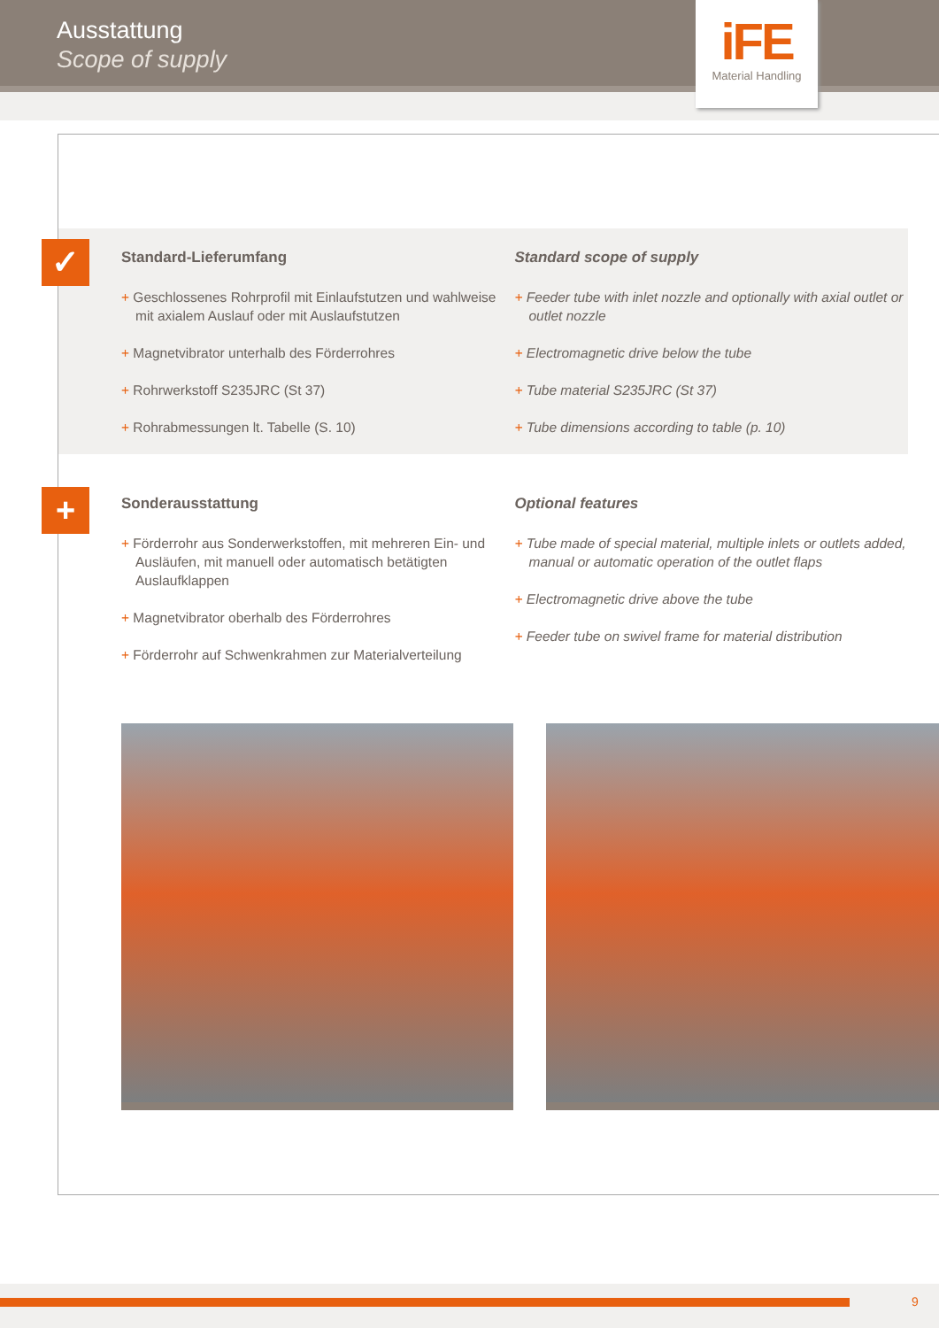Ausstattung
Scope of supply
iFE
Material Handling
✓
Standard-Lieferumfang
+ Geschlossenes Rohrprofil mit Einlaufstutzen und wahlweise mit axialem Auslauf oder mit Auslaufstutzen
+ Magnetvibrator unterhalb des Förderrohres
+ Rohrwerkstoff S235JRC (St 37)
+ Rohrabmessungen lt. Tabelle (S. 10)
Standard scope of supply
+ Feeder tube with inlet nozzle and optionally with axial outlet or outlet nozzle
+ Electromagnetic drive below the tube
+ Tube material S235JRC (St 37)
+ Tube dimensions according to table (p. 10)
+
Sonderausstattung
+ Förderrohr aus Sonderwerkstoffen, mit mehreren Ein- und Ausläufen, mit manuell oder automatisch betätigten Auslaufklappen
+ Magnetvibrator oberhalb des Förderrohres
+ Förderrohr auf Schwenkrahmen zur Materialverteilung
Optional features
+ Tube made of special material, multiple inlets or outlets added, manual or automatic operation of the outlet flaps
+ Electromagnetic drive above the tube
+ Feeder tube on swivel frame for material distribution
9